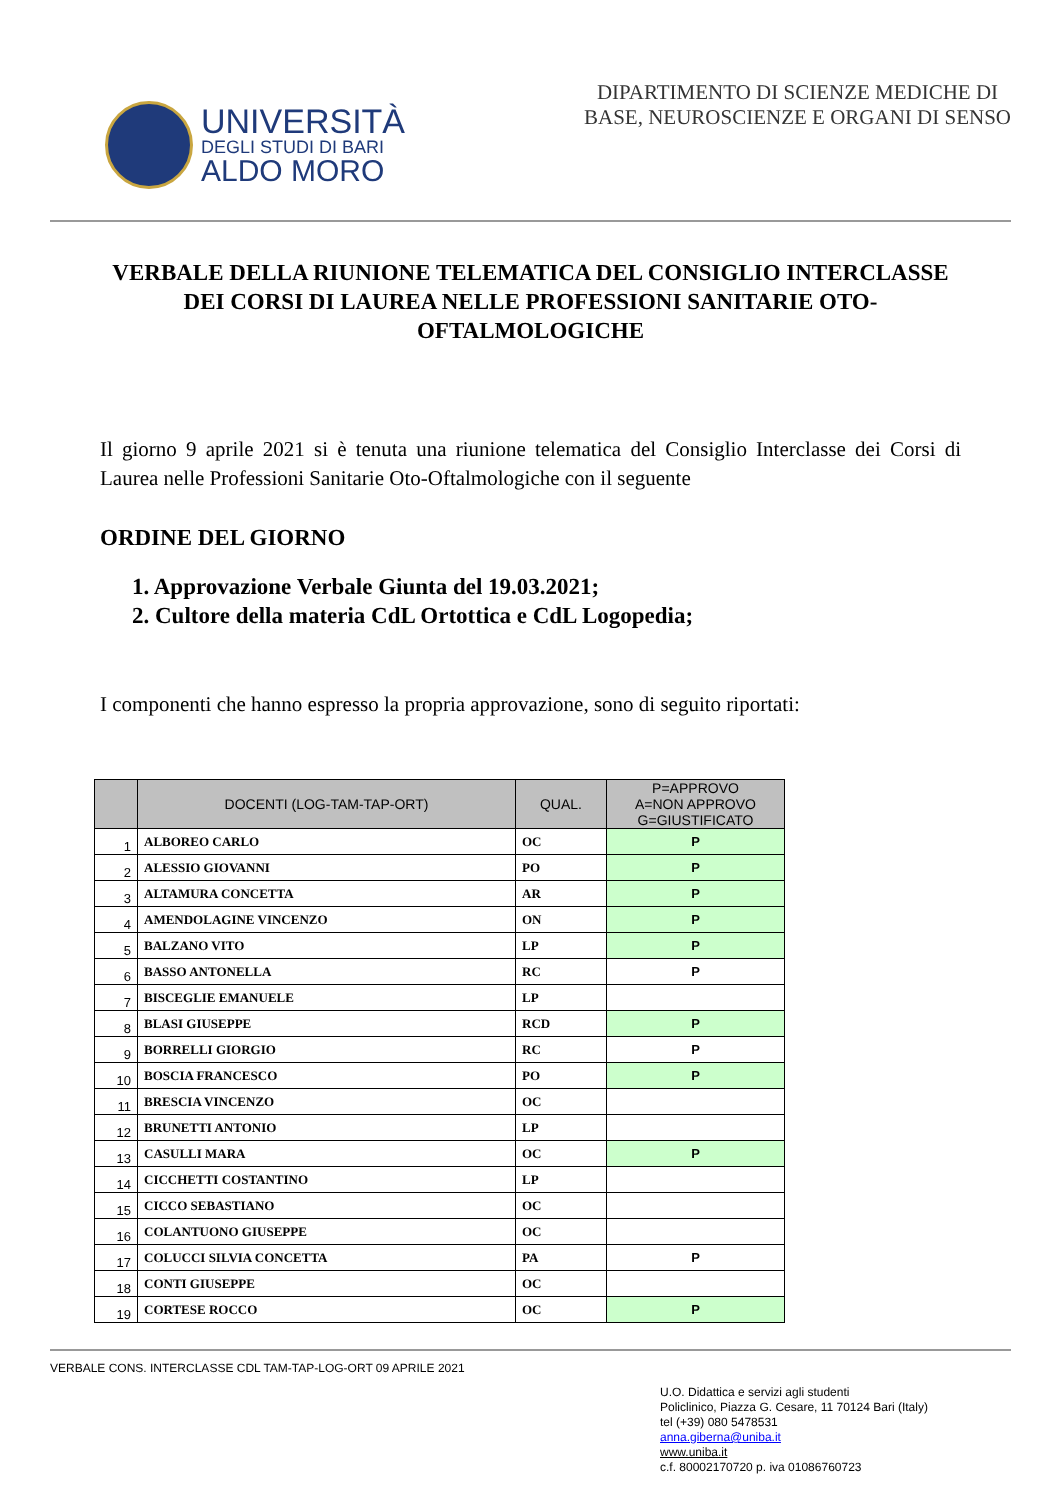UNIVERSITÀ
DEGLI STUDI DI BARI
ALDO MORO
DIPARTIMENTO DI SCIENZE MEDICHE DI
BASE, NEUROSCIENZE E ORGANI DI SENSO
VERBALE DELLA RIUNIONE TELEMATICA DEL CONSIGLIO INTERCLASSE DEI CORSI DI LAUREA NELLE PROFESSIONI SANITARIE OTO-OFTALMOLOGICHE
Il giorno 9 aprile 2021 si è tenuta una riunione telematica del Consiglio Interclasse dei Corsi di Laurea nelle Professioni Sanitarie Oto-Oftalmologiche con il seguente
ORDINE DEL GIORNO
1. Approvazione Verbale Giunta del 19.03.2021;
2. Cultore della materia CdL Ortottica e CdL Logopedia;
I componenti che hanno espresso la propria approvazione, sono di seguito riportati:
| | DOCENTI (LOG-TAM-TAP-ORT) | QUAL. | P=APPROVO A=NON APPROVO G=GIUSTIFICATO |
| --- | --- | --- | --- |
| 1 | ALBOREO CARLO | OC | P |
| 2 | ALESSIO GIOVANNI | PO | P |
| 3 | ALTAMURA CONCETTA | AR | P |
| 4 | AMENDOLAGINE VINCENZO | ON | P |
| 5 | BALZANO VITO | LP | P |
| 6 | BASSO ANTONELLA | RC | P |
| 7 | BISCEGLIE EMANUELE | LP | |
| 8 | BLASI GIUSEPPE | RCD | P |
| 9 | BORRELLI GIORGIO | RC | P |
| 10 | BOSCIA FRANCESCO | PO | P |
| 11 | BRESCIA VINCENZO | OC | |
| 12 | BRUNETTI ANTONIO | LP | |
| 13 | CASULLI MARA | OC | P |
| 14 | CICCHETTI COSTANTINO | LP | |
| 15 | CICCO SEBASTIANO | OC | |
| 16 | COLANTUONO GIUSEPPE | OC | |
| 17 | COLUCCI SILVIA CONCETTA | PA | P |
| 18 | CONTI GIUSEPPE | OC | |
| 19 | CORTESE ROCCO | OC | P |
VERBALE CONS. INTERCLASSE CDL TAM-TAP-LOG-ORT 09 APRILE 2021
U.O. Didattica e servizi agli studenti
Policlinico, Piazza G. Cesare, 11 70124 Bari (Italy)
tel (+39) 080 5478531
anna.giberna@uniba.it
www.uniba.it
c.f. 80002170720 p. iva 01086760723